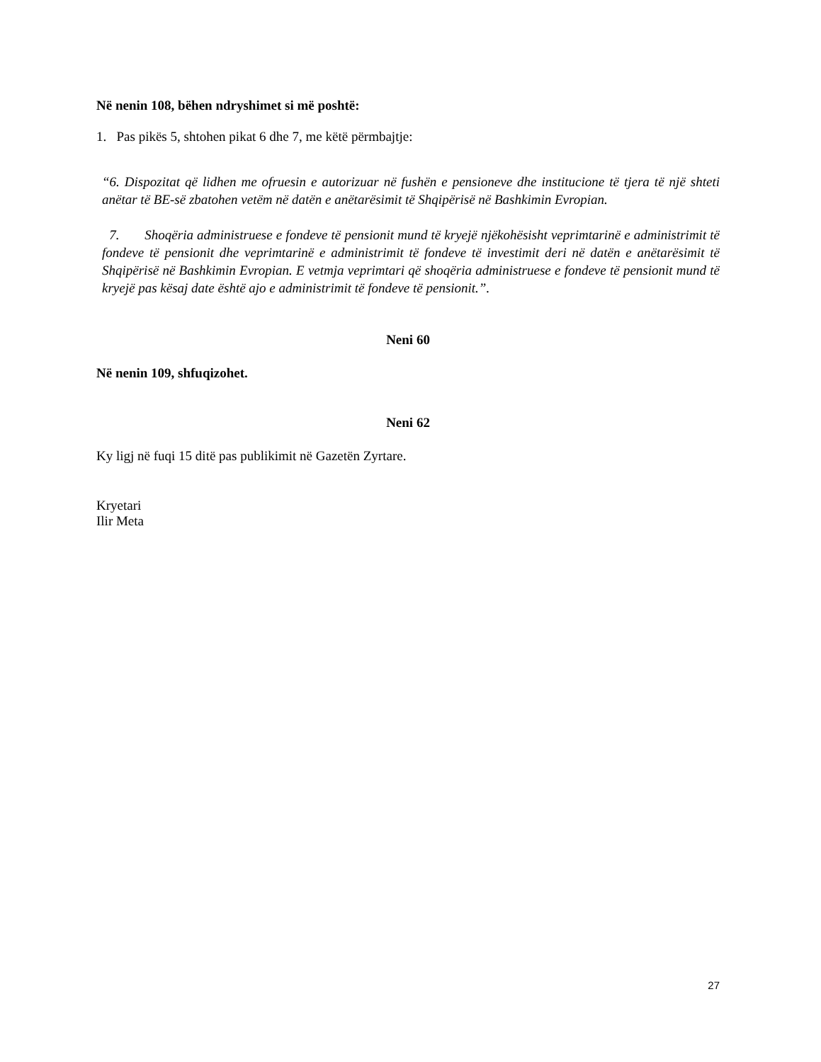Në nenin 108, bëhen ndryshimet si më poshtë:
1. Pas pikës 5, shtohen pikat 6 dhe 7, me këtë përmbajtje:
“6. Dispozitat që lidhen me ofruesin e autorizuar në fushën e pensioneve dhe institucione të tjera të një shteti anëtar të BE-së zbatohen vetëm në datën e anëtarësimit të Shqipërisë në Bashkimin Evropian.
7. Shoqëria administruese e fondeve të pensionit mund të kryejë njëkohësisht veprimtarinë e administrimit të fondeve të pensionit dhe veprimtarinë e administrimit të fondeve të investimit deri në datën e anëtarësimit të Shqipërisë në Bashkimin Evropian. E vetmja veprimtari që shoqëria administruese e fondeve të pensionit mund të kryejë pas kësaj date është ajo e administrimit të fondeve të pensionit.”.
Neni 60
Në nenin 109, shfuqizohet.
Neni 62
Ky ligj në fuqi 15 ditë pas publikimit në Gazetën Zyrtare.
Kryetari
Ilir Meta
27